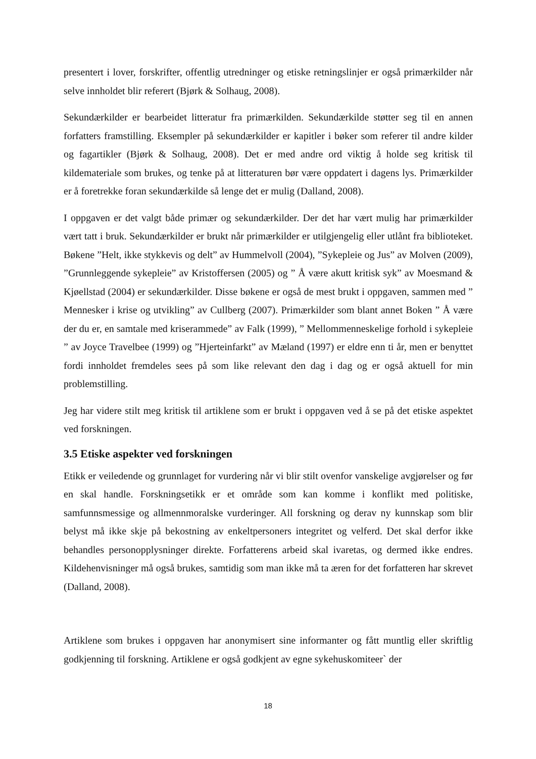presentert i lover, forskrifter, offentlig utredninger og etiske retningslinjer er også primærkilder når selve innholdet blir referert (Bjørk & Solhaug, 2008).
Sekundærkilder er bearbeidet litteratur fra primærkilden. Sekundærkilde støtter seg til en annen forfatters framstilling. Eksempler på sekundærkilder er kapitler i bøker som referer til andre kilder og fagartikler (Bjørk & Solhaug, 2008). Det er med andre ord viktig å holde seg kritisk til kildemateriale som brukes, og tenke på at litteraturen bør være oppdatert i dagens lys. Primærkilder er å foretrekke foran sekundærkilde så lenge det er mulig (Dalland, 2008).
I oppgaven er det valgt både primær og sekundærkilder. Der det har vært mulig har primærkilder vært tatt i bruk. Sekundærkilder er brukt når primærkilder er utilgjengelig eller utlånt fra biblioteket. Bøkene ”Helt, ikke stykkevis og delt” av Hummelvoll (2004), ”Sykepleie og Jus” av Molven (2009), ”Grunnleggende sykepleie” av Kristoffersen (2005) og ” Å være akutt kritisk syk” av Moesmand & Kjøellstad (2004) er sekundærkilder. Disse bøkene er også de mest brukt i oppgaven, sammen med ” Mennesker i krise og utvikling” av Cullberg (2007). Primærkilder som blant annet Boken ” Å være der du er, en samtale med kriserammede” av Falk (1999), ” Mellommenneskelige forhold i sykepleie ” av Joyce Travelbee (1999) og ”Hjerteinfarkt” av Mæland (1997) er eldre enn ti år, men er benyttet fordi innholdet fremdeles sees på som like relevant den dag i dag og er også aktuell for min problemstilling.
Jeg har videre stilt meg kritisk til artiklene som er brukt i oppgaven ved å se på det etiske aspektet ved forskningen.
3.5 Etiske aspekter ved forskningen
Etikk er veiledende og grunnlaget for vurdering når vi blir stilt ovenfor vanskelige avgjørelser og før en skal handle. Forskningsetikk er et område som kan komme i konflikt med politiske, samfunnsmessige og allmennmoralske vurderinger. All forskning og derav ny kunnskap som blir belyst må ikke skje på bekostning av enkeltpersoners integritet og velferd. Det skal derfor ikke behandles personopplysninger direkte. Forfatterens arbeid skal ivaretas, og dermed ikke endres. Kildehenvisninger må også brukes, samtidig som man ikke må ta æren for det forfatteren har skrevet (Dalland, 2008).
Artiklene som brukes i oppgaven har anonymisert sine informanter og fått muntlig eller skriftlig godkjenning til forskning. Artiklene er også godkjent av egne sykehuskomiteer` der
18